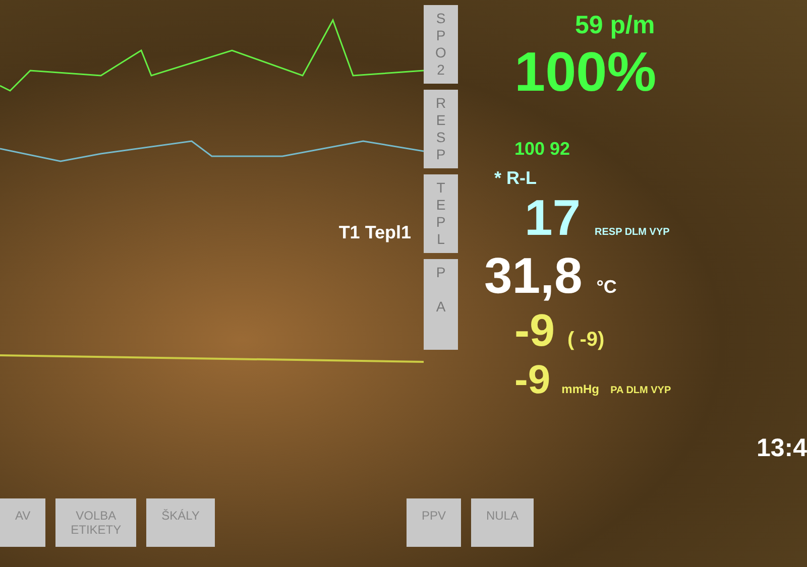T1 Tepl1
S
P
O
2
R
E
S
P
T
E
P
L
P
A
59 p/m
100% 100 92
* R-L
17 RESP DLM VYP
31,8 °C
-9 ( -9)
-9 mmHg PA DLM VYP
13:4
AV VOLBA
ETIKETY
ŠKÁLY PPV NULA